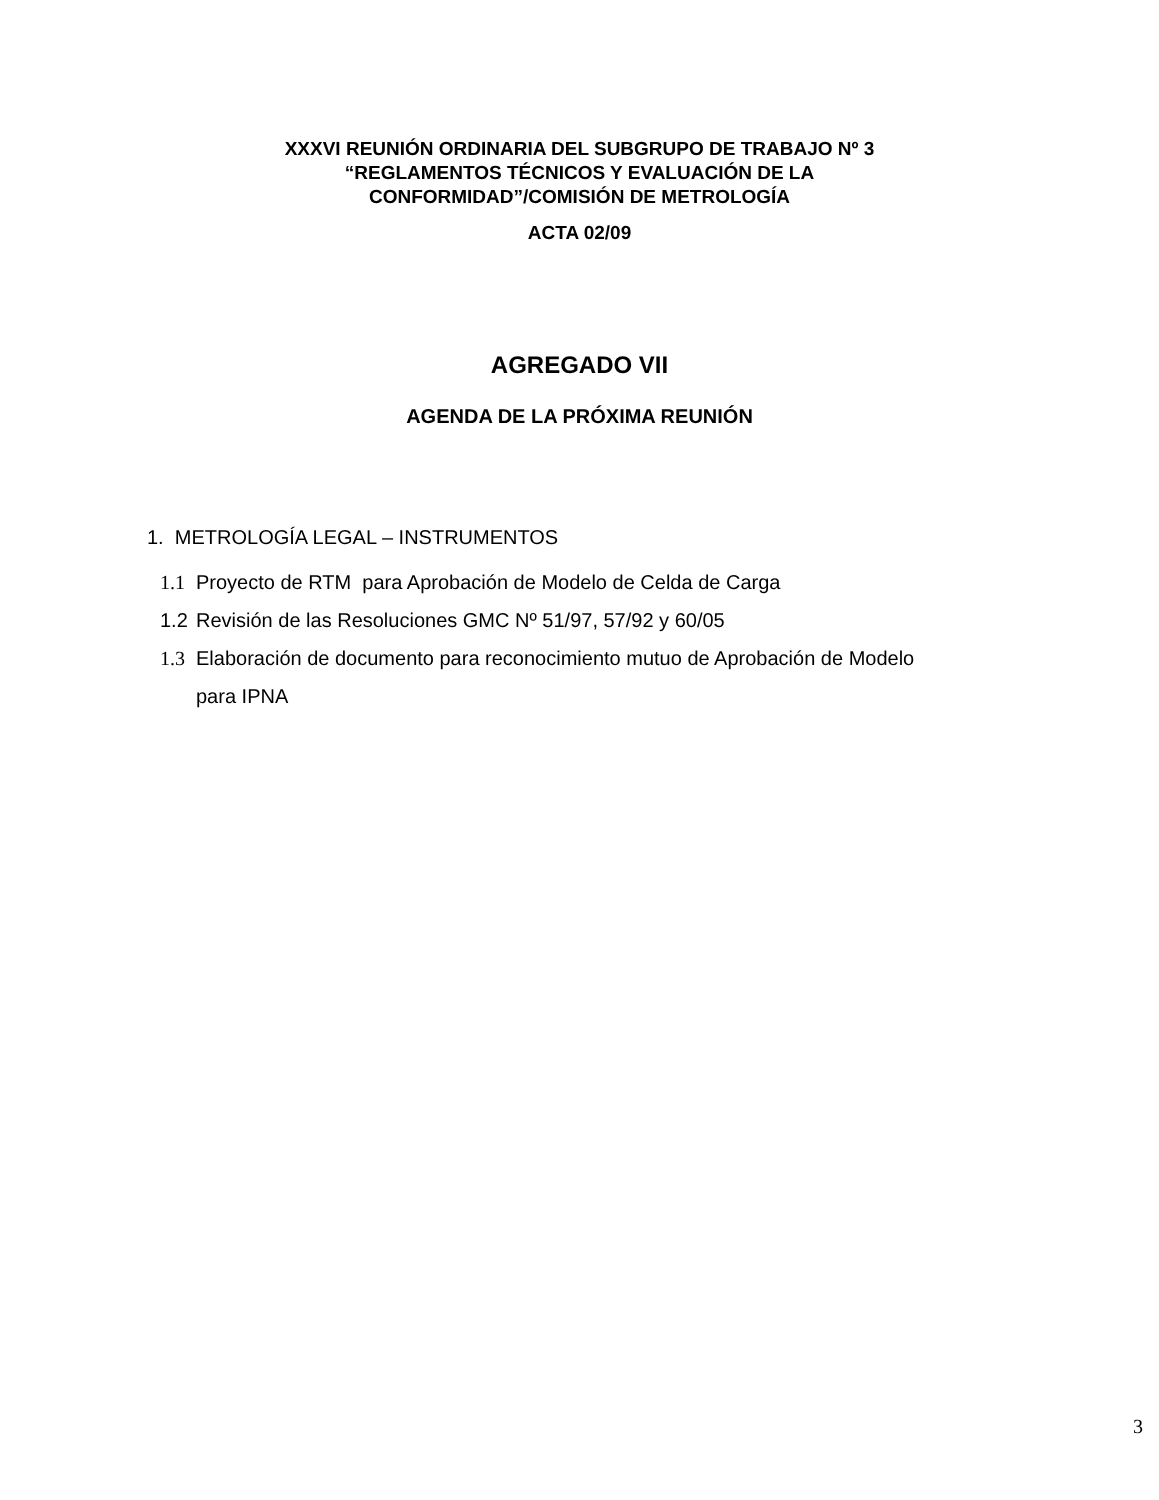XXXVI REUNIÓN ORDINARIA DEL SUBGRUPO DE TRABAJO Nº 3
“REGLAMENTOS TÉCNICOS Y EVALUACIÓN DE LA
CONFORMIDAD”/COMISIÓN DE METROLOGÍA
ACTA 02/09
AGREGADO VII
AGENDA DE LA PRÓXIMA REUNIÓN
1. METROLOGÍA LEGAL – INSTRUMENTOS
1.1 Proyecto de RTM para Aprobación de Modelo de Celda de Carga
1.2 Revisión de las Resoluciones GMC Nº 51/97, 57/92 y 60/05
1.3 Elaboración de documento para reconocimiento mutuo de Aprobación de Modelo para IPNA
3